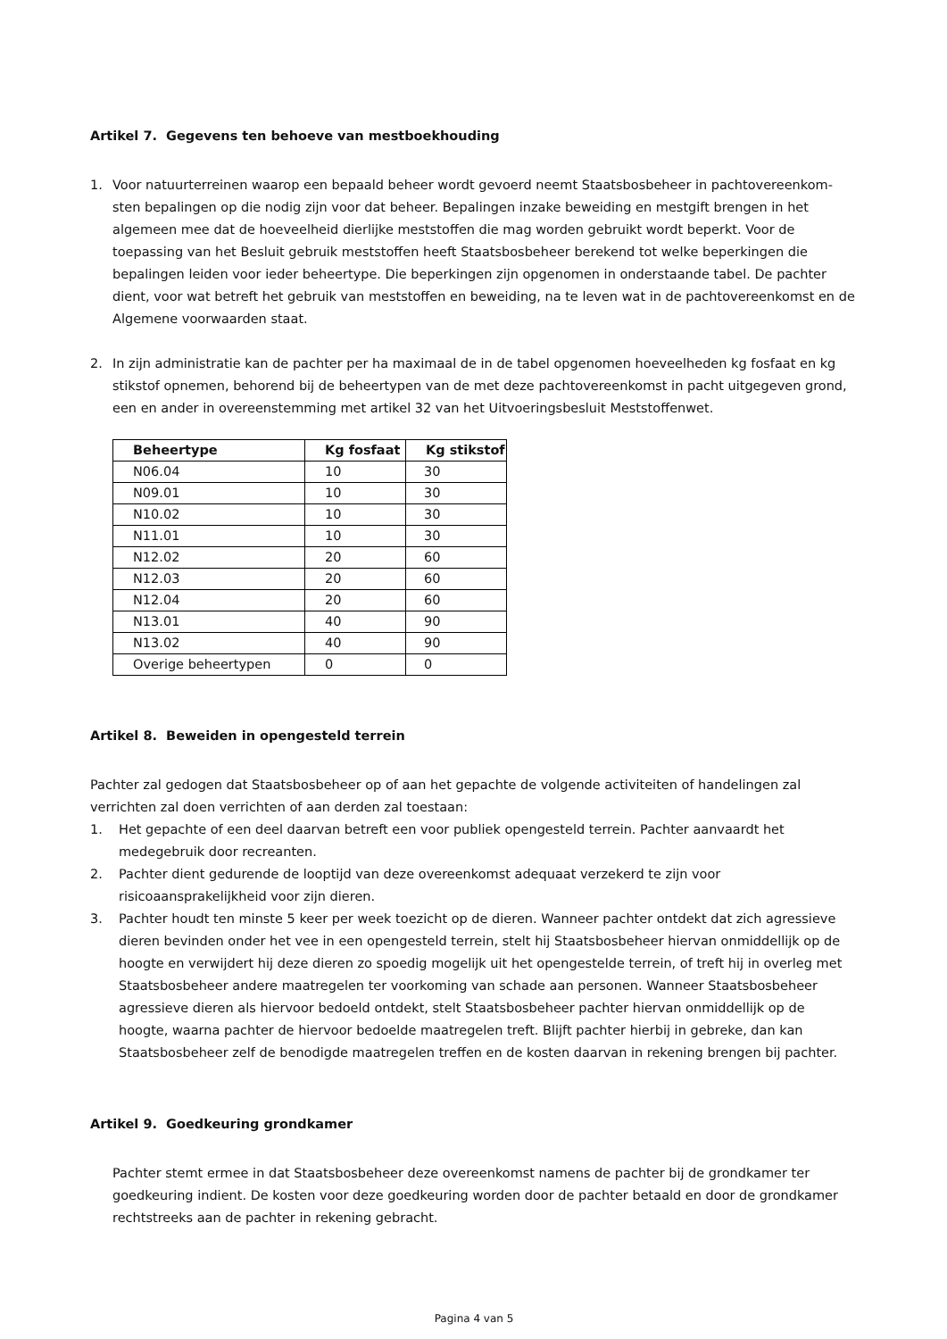Artikel 7. Gegevens ten behoeve van mestboekhouding
1. Voor natuurterreinen waarop een bepaald beheer wordt gevoerd neemt Staatsbosbeheer in pachtovereenkom-sten bepalingen op die nodig zijn voor dat beheer. Bepalingen inzake beweiding en mestgift brengen in het algemeen mee dat de hoeveelheid dierlijke meststoffen die mag worden gebruikt wordt beperkt. Voor de toepassing van het Besluit gebruik meststoffen heeft Staatsbosbeheer berekend tot welke beperkingen die bepalingen leiden voor ieder beheertype. Die beperkingen zijn opgenomen in onderstaande tabel. De pachter dient, voor wat betreft het gebruik van meststoffen en beweiding, na te leven wat in de pachtovereenkomst en de Algemene voorwaarden staat.
2. In zijn administratie kan de pachter per ha maximaal de in de tabel opgenomen hoeveelheden kg fosfaat en kg stikstof opnemen, behorend bij de beheertypen van de met deze pachtovereenkomst in pacht uitgegeven grond, een en ander in overeenstemming met artikel 32 van het Uitvoeringsbesluit Meststoffenwet.
| Beheertype | Kg fosfaat | Kg stikstof |
| --- | --- | --- |
| N06.04 | 10 | 30 |
| N09.01 | 10 | 30 |
| N10.02 | 10 | 30 |
| N11.01 | 10 | 30 |
| N12.02 | 20 | 60 |
| N12.03 | 20 | 60 |
| N12.04 | 20 | 60 |
| N13.01 | 40 | 90 |
| N13.02 | 40 | 90 |
| Overige beheertypen | 0 | 0 |
Artikel 8. Beweiden in opengesteld terrein
Pachter zal gedogen dat Staatsbosbeheer op of aan het gepachte de volgende activiteiten of handelingen zal verrichten zal doen verrichten of aan derden zal toestaan:
1. Het gepachte of een deel daarvan betreft een voor publiek opengesteld terrein. Pachter aanvaardt het medegebruik door recreanten.
2. Pachter dient gedurende de looptijd van deze overeenkomst adequaat verzekerd te zijn voor risicoaansprakelijkheid voor zijn dieren.
3. Pachter houdt ten minste 5 keer per week toezicht op de dieren. Wanneer pachter ontdekt dat zich agressieve dieren bevinden onder het vee in een opengesteld terrein, stelt hij Staatsbosbeheer hiervan onmiddellijk op de hoogte en verwijdert hij deze dieren zo spoedig mogelijk uit het opengestelde terrein, of treft hij in overleg met Staatsbosbeheer andere maatregelen ter voorkoming van schade aan personen. Wanneer Staatsbosbeheer agressieve dieren als hiervoor bedoeld ontdekt, stelt Staatsbosbeheer pachter hiervan onmiddellijk op de hoogte, waarna pachter de hiervoor bedoelde maatregelen treft. Blijft pachter hierbij in gebreke, dan kan Staatsbosbeheer zelf de benodigde maatregelen treffen en de kosten daarvan in rekening brengen bij pachter.
Artikel 9. Goedkeuring grondkamer
Pachter stemt ermee in dat Staatsbosbeheer deze overeenkomst namens de pachter bij de grondkamer ter goedkeuring indient. De kosten voor deze goedkeuring worden door de pachter betaald en door de grondkamer rechtstreeks aan de pachter in rekening gebracht.
Pagina 4 van 5